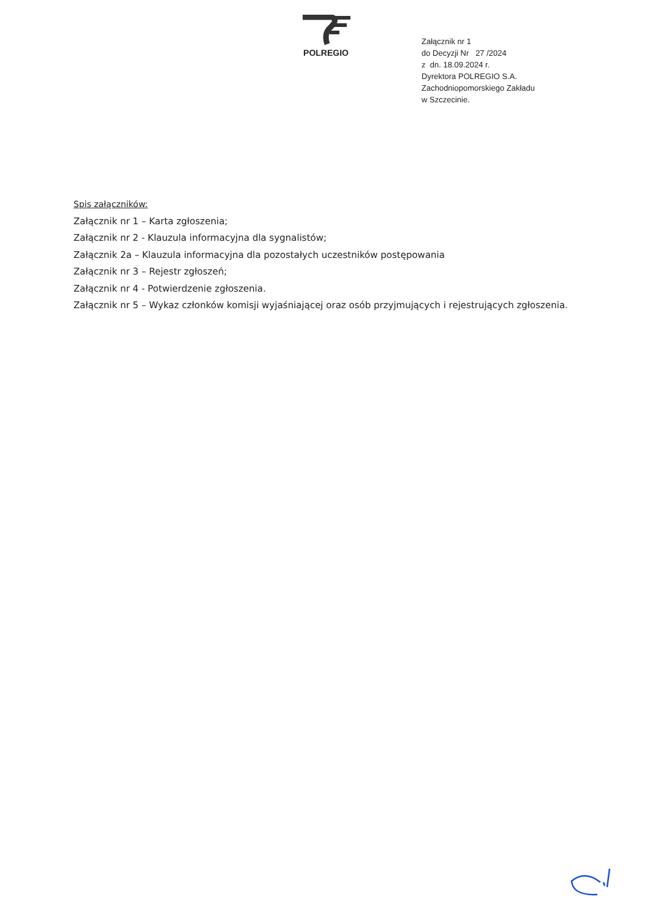POLREGIO
Załącznik nr 1
do Decyzji Nr 27 /2024
z dn. 18.09.2024 r.
Dyrektora POLREGIO S.A.
Zachodniopomorskiego Zakładu
w Szczecinie.
Spis załączników:
Załącznik nr 1 – Karta zgłoszenia;
Załącznik nr 2 - Klauzula informacyjna dla sygnalistów;
Załącznik 2a – Klauzula informacyjna dla pozostałych uczestników postępowania
Załącznik nr 3 – Rejestr zgłoszeń;
Załącznik nr 4 - Potwierdzenie zgłoszenia.
Załącznik nr 5 – Wykaz członków komisji wyjaśniającej oraz osób przyjmujących i rejestrujących zgłoszenia.